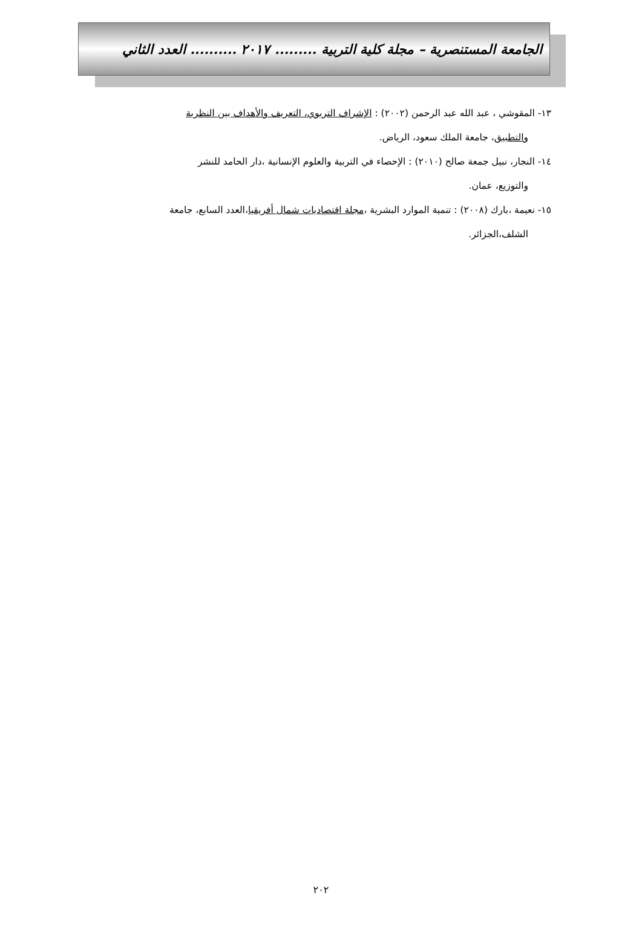الجامعة المستنصرية – مجلة كلية التربية ......... ٢٠١٧ .......... العدد الثاني
١٣- المقوشي ، عبد الله عبد الرحمن (٢٠٠٢) : الإشراف التربوي، التعريف والأهداف بين النظرية
والتطبيق، جامعة الملك سعود، الرياض.
١٤- النجار، نبيل جمعة صالح (٢٠١٠) : الإحصاء في التربية والعلوم الإنسانية ،دار الحامد للنشر
والتوزيع، عمان.
١٥- نعيمة ،بارك (٢٠٠٨) : تنمية الموارد البشرية ،مجلة اقتصاديات شمال أفريقيا،العدد السابع، جامعة
الشلف،الجزائر.
٢٠٢